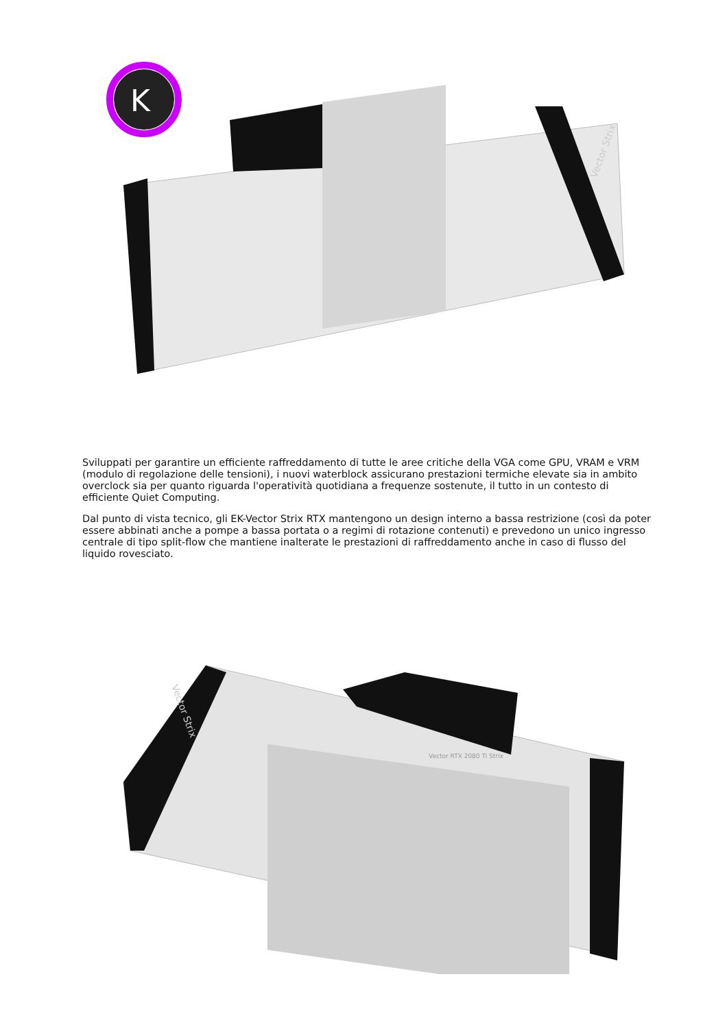K
Vector Strix
Sviluppati per garantire un efficiente raffreddamento di tutte le aree critiche della VGA come GPU, VRAM e VRM (modulo di regolazione delle tensioni), i nuovi waterblock assicurano prestazioni termiche elevate sia in ambito overclock sia per quanto riguarda l'operatività quotidiana a frequenze sostenute, il tutto in un contesto di efficiente Quiet Computing.
Dal punto di vista tecnico, gli EK-Vector Strix RTX mantengono un design interno a bassa restrizione (così da poter essere abbinati anche a pompe a bassa portata o a regimi di rotazione contenuti) e prevedono un unico ingresso centrale di tipo split-flow che mantiene inalterate le prestazioni di raffreddamento anche in caso di flusso del liquido rovesciato.
Vector RTX 2080 Ti Strix
Vector Strix